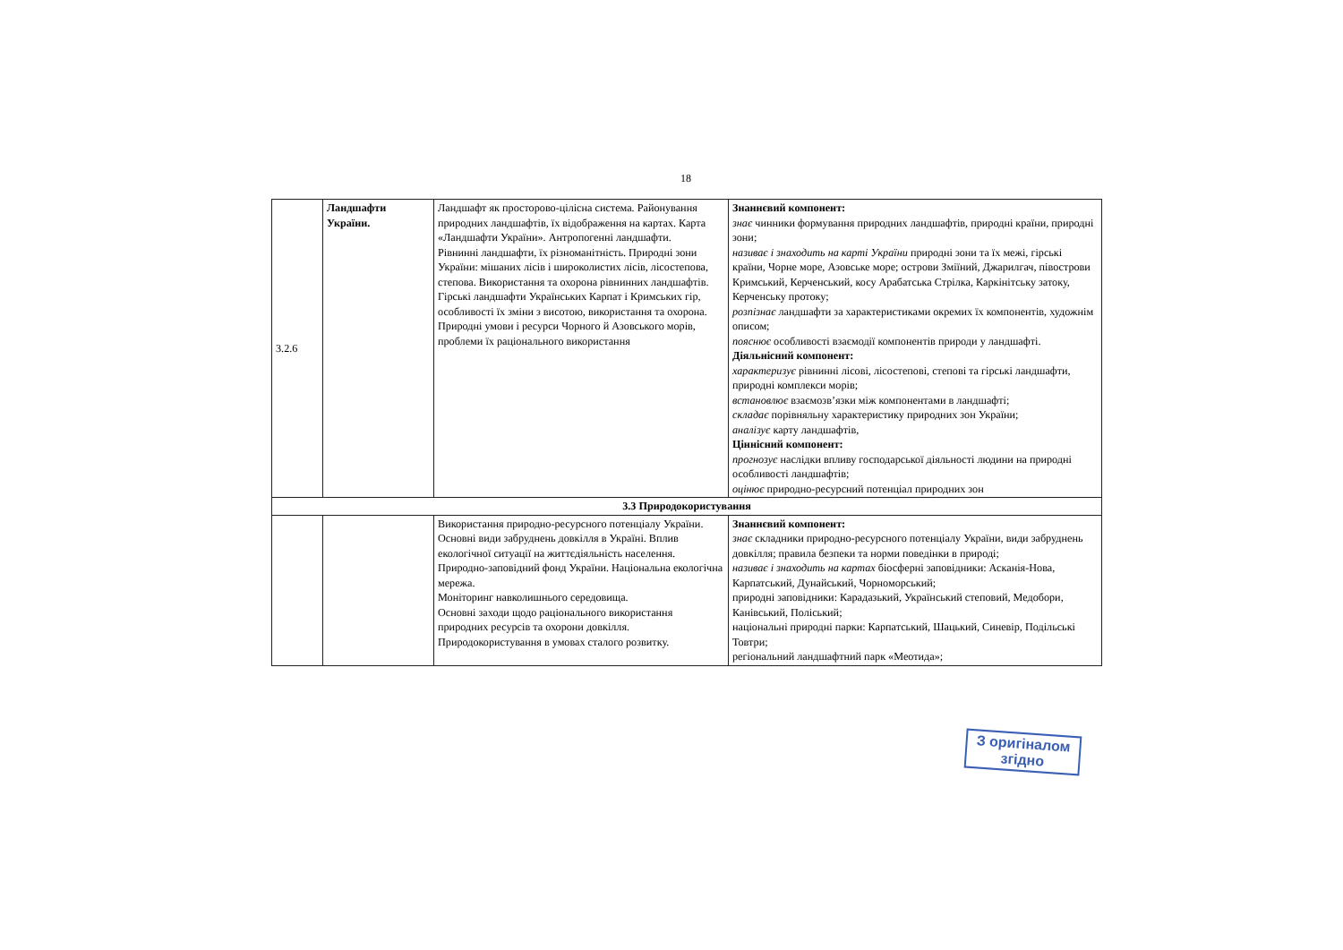18
| 3.2.6 | Ландшафти України. | Ландшафт як просторово-цілісна система. Районування природних ландшафтів, їх відображення на картах. Карта «Ландшафти України». Антропогенні ландшафти. Рівнинні ландшафти, їх різноманітність. Природні зони України: мішаних лісів і широколистих лісів, лісостепова, степова. Використання та охорона рівнинних ландшафтів. Гірські ландшафти Українських Карпат і Кримських гір, особливості їх зміни з висотою, використання та охорона. Природні умови і ресурси Чорного й Азовського морів, проблеми їх раціонального використання | Знаннєвий компонент: знає чинники формування природних ландшафтів, природні країни, природні зони; називає і знаходить на карті України природні зони та їх межі, гірські країни, Чорне море, Азовське море; острови Зміїний, Джарилгач, півострови Кримський, Керченський, косу Арабатська Стрілка, Каркінітську затоку, Керченську протоку; розпізнає ландшафти за характеристиками окремих їх компонентів, художнім описом; пояснює особливості взаємодії компонентів природи у ландшафті. Діяльнісний компонент: характеризує рівнинні лісові, лісостепові, степові та гірські ландшафти, природні комплекси морів; встановлює взаємозв’язки між компонентами в ландшафті; складає порівняльну характеристику природних зон України; аналізує карту ландшафтів, Ціннісний компонент: прогнозує наслідки впливу господарської діяльності людини на природні особливості ландшафтів; оцінює природно-ресурсний потенціал природних зон |
| 3.3 Природокористування | | | |
| | | Використання природно-ресурсного потенціалу України. Основні види забруднень довкілля в Україні. Вплив екологічної ситуації на життєдіяльність населення. Природно-заповідний фонд України. Національна екологічна мережа. Моніторинг навколишнього середовища. Основні заходи щодо раціонального використання природних ресурсів та охорони довкілля. Природокористування в умовах сталого розвитку. | Знаннєвий компонент: знає складники природно-ресурсного потенціалу України, види забруднень довкілля; правила безпеки та норми поведінки в природі; називає і знаходить на картах біосферні заповідники: Асканія-Нова, Карпатський, Дунайський, Чорноморський; природні заповідники: Карадазький, Український степовий, Медобори, Канівський, Поліський; національні природні парки: Карпатський, Шацький, Синевір, Подільські Товтри; регіональний ландшафтний парк «Меотида»; |
З оригіналом
згідно